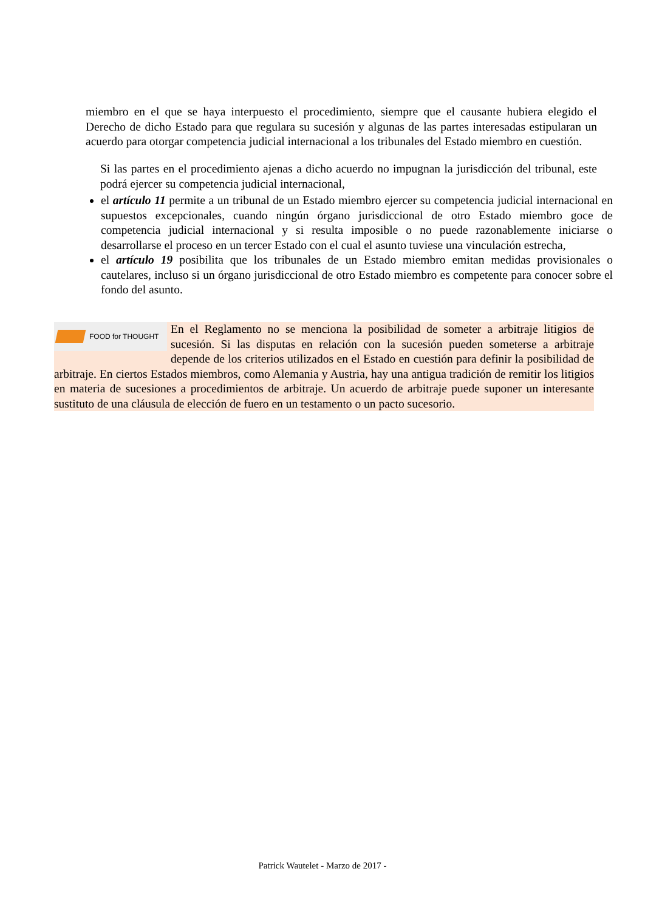miembro en el que se haya interpuesto el procedimiento, siempre que el causante hubiera elegido el Derecho de dicho Estado para que regulara su sucesión y algunas de las partes interesadas estipularan un acuerdo para otorgar competencia judicial internacional a los tribunales del Estado miembro en cuestión.
Si las partes en el procedimiento ajenas a dicho acuerdo no impugnan la jurisdicción del tribunal, este podrá ejercer su competencia judicial internacional,
el artículo 11 permite a un tribunal de un Estado miembro ejercer su competencia judicial internacional en supuestos excepcionales, cuando ningún órgano jurisdiccional de otro Estado miembro goce de competencia judicial internacional y si resulta imposible o no puede razonablemente iniciarse o desarrollarse el proceso en un tercer Estado con el cual el asunto tuviese una vinculación estrecha,
el artículo 19 posibilita que los tribunales de un Estado miembro emitan medidas provisionales o cautelares, incluso si un órgano jurisdiccional de otro Estado miembro es competente para conocer sobre el fondo del asunto.
FOOD for THOUGHT
En el Reglamento no se menciona la posibilidad de someter a arbitraje litigios de sucesión. Si las disputas en relación con la sucesión pueden someterse a arbitraje depende de los criterios utilizados en el Estado en cuestión para definir la posibilidad de arbitraje. En ciertos Estados miembros, como Alemania y Austria, hay una antigua tradición de remitir los litigios en materia de sucesiones a procedimientos de arbitraje. Un acuerdo de arbitraje puede suponer un interesante sustituto de una cláusula de elección de fuero en un testamento o un pacto sucesorio.
Patrick Wautelet - Marzo de 2017 -